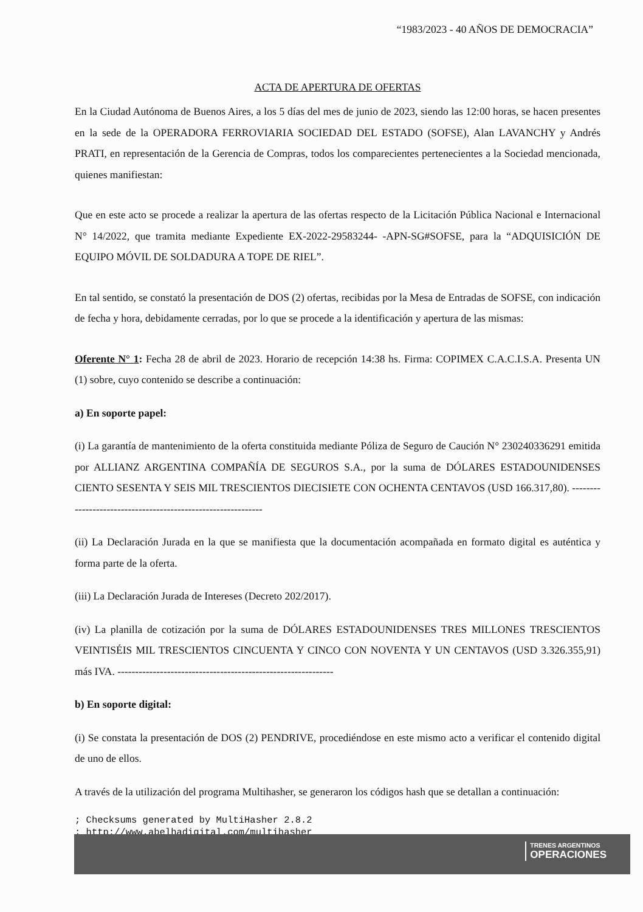“1983/2023 - 40 AÑOS DE DEMOCRACIA”
ACTA DE APERTURA DE OFERTAS
En la Ciudad Autónoma de Buenos Aires, a los 5 días del mes de junio de 2023, siendo las 12:00 horas, se hacen presentes en la sede de la OPERADORA FERROVIARIA SOCIEDAD DEL ESTADO (SOFSE), Alan LAVANCHY y Andrés PRATI, en representación de la Gerencia de Compras, todos los comparecientes pertenecientes a la Sociedad mencionada, quienes manifiestan:
Que en este acto se procede a realizar la apertura de las ofertas respecto de la Licitación Pública Nacional e Internacional N° 14/2022, que tramita mediante Expediente EX-2022-29583244- -APN-SG#SOFSE, para la “ADQUISICIÓN DE EQUIPO MÓVIL DE SOLDADURA A TOPE DE RIEL”.
En tal sentido, se constató la presentación de DOS (2) ofertas, recibidas por la Mesa de Entradas de SOFSE, con indicación de fecha y hora, debidamente cerradas, por lo que se procede a la identificación y apertura de las mismas:
Oferente N° 1: Fecha 28 de abril de 2023. Horario de recepción 14:38 hs. Firma: COPIMEX C.A.C.I.S.A. Presenta UN (1) sobre, cuyo contenido se describe a continuación:
a) En soporte papel:
(i) La garantía de mantenimiento de la oferta constituida mediante Póliza de Seguro de Caución N° 230240336291 emitida por ALLIANZ ARGENTINA COMPAÑÍA DE SEGUROS S.A., por la suma de DÓLARES ESTADOUNIDENSES CIENTO SESENTA Y SEIS MIL TRESCIENTOS DIECISIETE CON OCHENTA CENTAVOS (USD 166.317,80). -------------------------------------------------------------
(ii) La Declaración Jurada en la que se manifiesta que la documentación acompañada en formato digital es auténtica y forma parte de la oferta.
(iii) La Declaración Jurada de Intereses (Decreto 202/2017).
(iv) La planilla de cotización por la suma de DÓLARES ESTADOUNIDENSES TRES MILLONES TRESCIENTOS VEINTISÉIS MIL TRESCIENTOS CINCUENTA Y CINCO CON NOVENTA Y UN CENTAVOS (USD 3.326.355,91) más IVA. -------------------------------------------------------------
b) En soporte digital:
(i) Se constata la presentación de DOS (2) PENDRIVE, procediéndose en este mismo acto a verificar el contenido digital de uno de ellos.
A través de la utilización del programa Multihasher, se generaron los códigos hash que se detallan a continuación:
; Checksums generated by MultiHasher 2.8.2
; http://www.abelhadigital.com/multihasher
TRENES ARGENTINOS
OPERACIONES